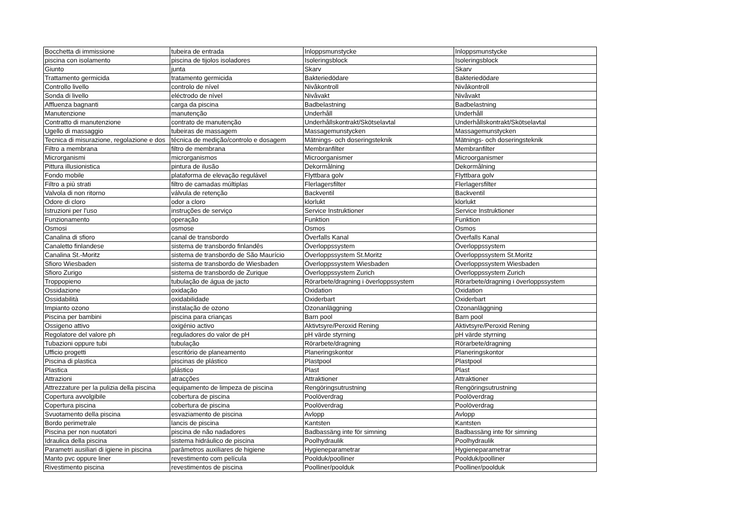| Bocchetta di immissione | tubeira de entrada | Inloppsmunstycke | Inloppsmunstycke |
| piscina con isolamento | piscina de tijolos isoladores | Isoleringsblock | Isoleringsblock |
| Giunto | junta | Skarv | Skarv |
| Trattamento germicida | tratamento germicida | Bakteriedödare | Bakteriedödare |
| Controllo livello | controlo de nível | Nivåkontroll | Nivåkontroll |
| Sonda di livello | eléctrodo de nível | Nivåvakt | Nivåvakt |
| Affluenza bagnanti | carga da piscina | Badbelastning | Badbelastning |
| Manutenzione | manutenção | Underhåll | Underhåll |
| Contratto di manutenzione | contrato de manutenção | Underhållskontrakt/Skötselavtal | Underhållskontrakt/Skötselavtal |
| Ugello di massaggio | tubeiras de massagem | Massagemunstycken | Massagemunstycken |
| Tecnica di misurazione, regolazione e dos | técnica de medição/controlo e dosagem | Mätnings- och doseringsteknik | Mätnings- och doseringsteknik |
| Filtro a membrana | filtro de membrana | Membranfilter | Membranfilter |
| Microrganismi | microrganismos | Microorganismer | Microorganismer |
| Pittura illusionistica | pintura de ilusão | Dekormålning | Dekormålning |
| Fondo mobile | plataforma de elevação regulável | Flyttbara golv | Flyttbara golv |
| Filtro a più strati | filtro de camadas múltiplas | Flerlagersfilter | Flerlagersfilter |
| Valvola di non ritorno | válvula de retenção | Backventil | Backventil |
| Odore di cloro | odor a cloro | klorlukt | klorlukt |
| Istruzioni per l’uso | instruções de serviço | Service Instruktioner | Service Instruktioner |
| Funzionamento | operação | Funktion | Funktion |
| Osmosi | osmose | Osmos | Osmos |
| Canalina di sfioro | canal de transbordo | Överfalls Kanal | Överfalls Kanal |
| Canaletto finlandese | sistema de transbordo finlandês | Överloppssystem | Överloppssystem |
| Canalina St.-Moritz | sistema de transbordo de São Maurício | Överloppssystem St.Moritz | Överloppssystem St.Moritz |
| Sfioro Wiesbaden | sistema de transbordo de Wiesbaden | Överloppssystem Wiesbaden | Överloppssystem Wiesbaden |
| Sfioro Zurigo | sistema de transbordo de Zurique | Överloppssystem Zurich | Överloppssystem Zurich |
| Troppopieno | tubulação de água de jacto | Rörarbete/dragning i överloppssystem | Rörarbete/dragning i överloppssystem |
| Ossidazione | oxidação | Oxidation | Oxidation |
| Ossidabilità | oxidabilidade | Oxiderbart | Oxiderbart |
| Impianto ozono | instalação de ozono | Ozonanläggning | Ozonanläggning |
| Piscina per bambini | piscina para crianças | Barn pool | Barn pool |
| Ossigeno attivo | oxigénio activo | Aktivtsyre/Peroxid Rening | Aktivtsyre/Peroxid Rening |
| Regolatore del valore ph | reguladores do valor de pH | pH värde styrning | pH värde styrning |
| Tubazioni oppure tubi | tubulação | Rörarbete/dragning | Rörarbete/dragning |
| Ufficio progetti | escritório de planeamento | Planeringskontor | Planeringskontor |
| Piscina di plastica | piscinas de plástico | Plastpool | Plastpool |
| Plastica | plástico | Plast | Plast |
| Attrazioni | atracções | Attraktioner | Attraktioner |
| Attrezzature per la pulizia della piscina | equipamento de limpeza de piscina | Rengöringsutrustning | Rengöringsutrustning |
| Copertura avvolgibile | cobertura de piscina | Poolöverdrag | Poolöverdrag |
| Copertura piscina | cobertura de piscina | Poolöverdrag | Poolöverdrag |
| Svuotamento della piscina | esvaziamento de piscina | Avlopp | Avlopp |
| Bordo perimetrale | lancis de piscina | Kantsten | Kantsten |
| Piscina per non nuotatori | piscina de não nadadores | Badbassäng inte för simning | Badbassäng inte för simning |
| Idraulica della piscina | sistema hidráulico de piscina | Poolhydraulik | Poolhydraulik |
| Parametri ausiliari di igiene in piscina | parâmetros auxiliares de higiene | Hygieneparametrar | Hygieneparametrar |
| Manto pvc oppure liner | revestimento com película | Poolduk/poolliner | Poolduk/poolliner |
| Rivestimento piscina | revestimentos de piscina | Poolliner/poolduk | Poolliner/poolduk |